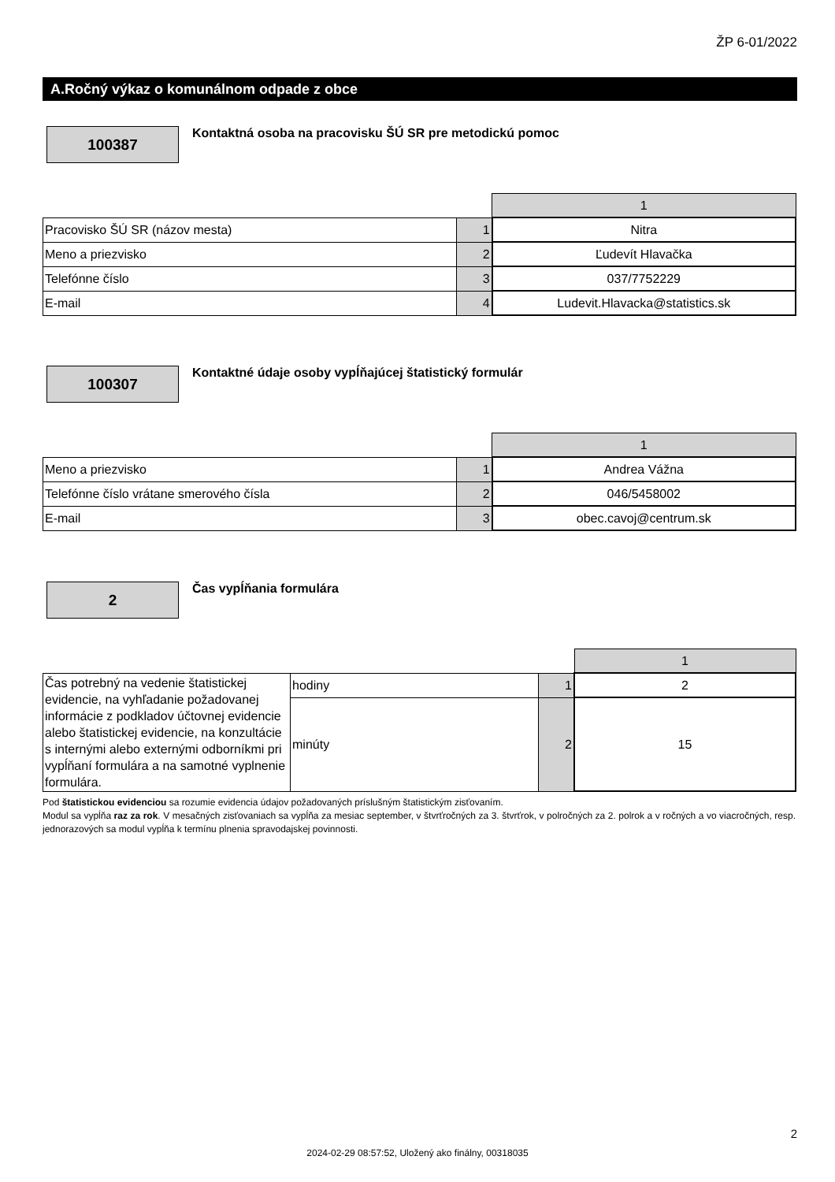ŽP 6-01/2022
A.Ročný výkaz o komunálnom odpade z obce
100387
Kontaktná osoba na pracovisku ŠÚ SR pre metodickú pomoc
| | | 1 |
| Pracovisko ŠÚ SR (názov mesta) | 1 | Nitra |
| Meno a priezvisko | 2 | Ľudevít Hlavačka |
| Telefónne číslo | 3 | 037/7752229 |
| E-mail | 4 | Ludevit.Hlavacka@statistics.sk |
100307
Kontaktné údaje osoby vypĺňajúcej štatistický formulár
| | | 1 |
| Meno a priezvisko | 1 | Andrea Vážna |
| Telefónne číslo vrátane smerového čísla | 2 | 046/5458002 |
| E-mail | 3 | obec.cavoj@centrum.sk |
2 Čas vypĺňania formulára
| | | | 1 |
| Čas potrebný na vedenie štatistickej evidencie, na vyhľadanie požadovanej informácie z podkladov účtovnej evidencie alebo štatistickej evidencie, na konzultácie s internými alebo externými odborníkmi pri vypĺňaní formulára a na samotné vyplnenie formulára. | hodiny | 1 | 2 |
| | minúty | 2 | 15 |
Pod štatistickou evidenciou sa rozumie evidencia údajov požadovaných príslušným štatistickým zisťovaním.
Modul sa vypĺňa raz za rok. V mesačných zisťovaniach sa vypĺňa za mesiac september, v štvrťročných za 3. štvrťrok, v polročných za 2. polrok a v ročných a vo viacročných, resp. jednorazových sa modul vypĺňa k termínu plnenia spravodajskej povinnosti.
2
2024-02-29 08:57:52, Uložený ako finálny, 00318035